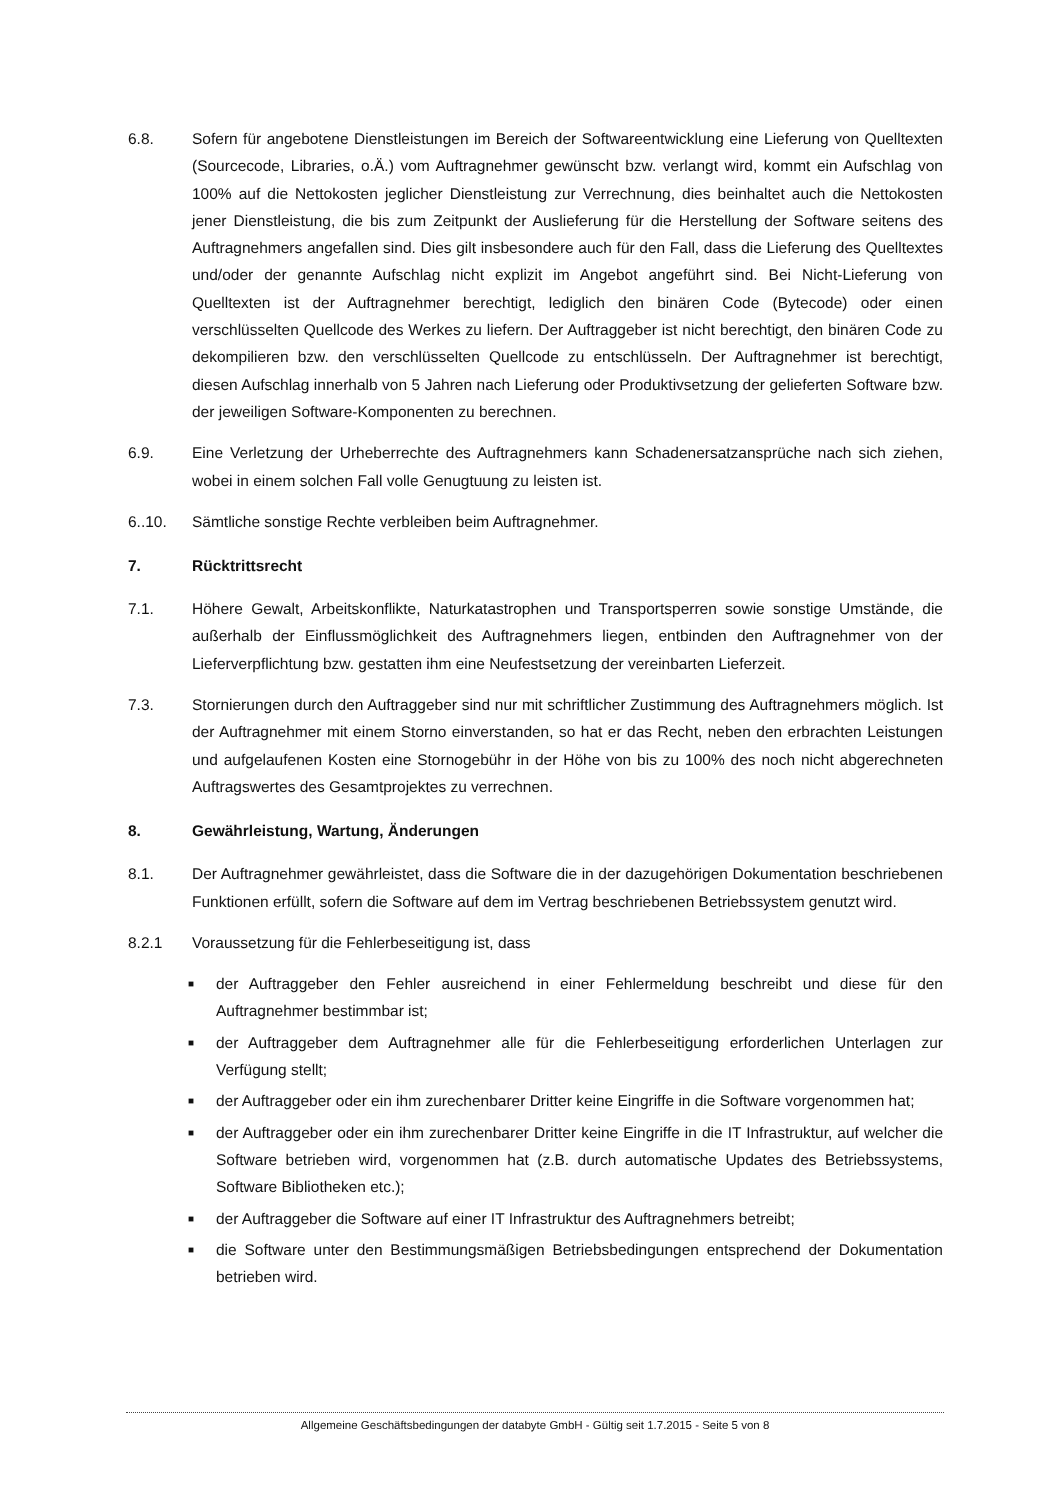6.8. Sofern für angebotene Dienstleistungen im Bereich der Softwareentwicklung eine Lieferung von Quelltexten (Sourcecode, Libraries, o.Ä.) vom Auftragnehmer gewünscht bzw. verlangt wird, kommt ein Aufschlag von 100% auf die Nettokosten jeglicher Dienstleistung zur Verrechnung, dies beinhaltet auch die Nettokosten jener Dienstleistung, die bis zum Zeitpunkt der Auslieferung für die Herstellung der Software seitens des Auftragnehmers angefallen sind. Dies gilt insbesondere auch für den Fall, dass die Lieferung des Quelltextes und/oder der genannte Aufschlag nicht explizit im Angebot angeführt sind. Bei Nicht-Lieferung von Quelltexten ist der Auftragnehmer berechtigt, lediglich den binären Code (Bytecode) oder einen verschlüsselten Quellcode des Werkes zu liefern. Der Auftraggeber ist nicht berechtigt, den binären Code zu dekompilieren bzw. den verschlüsselten Quellcode zu entschlüsseln. Der Auftragnehmer ist berechtigt, diesen Aufschlag innerhalb von 5 Jahren nach Lieferung oder Produktivsetzung der gelieferten Software bzw. der jeweiligen Software-Komponenten zu berechnen.
6.9. Eine Verletzung der Urheberrechte des Auftragnehmers kann Schadenersatzansprüche nach sich ziehen, wobei in einem solchen Fall volle Genugtuung zu leisten ist.
6..10. Sämtliche sonstige Rechte verbleiben beim Auftragnehmer.
7. Rücktrittsrecht
7.1. Höhere Gewalt, Arbeitskonflikte, Naturkatastrophen und Transportsperren sowie sonstige Umstände, die außerhalb der Einflussmöglichkeit des Auftragnehmers liegen, entbinden den Auftragnehmer von der Lieferverpflichtung bzw. gestatten ihm eine Neufestsetzung der vereinbarten Lieferzeit.
7.3. Stornierungen durch den Auftraggeber sind nur mit schriftlicher Zustimmung des Auftragnehmers möglich. Ist der Auftragnehmer mit einem Storno einverstanden, so hat er das Recht, neben den erbrachten Leistungen und aufgelaufenen Kosten eine Stornogebühr in der Höhe von bis zu 100% des noch nicht abgerechneten Auftragswertes des Gesamtprojektes zu verrechnen.
8. Gewährleistung, Wartung, Änderungen
8.1. Der Auftragnehmer gewährleistet, dass die Software die in der dazugehörigen Dokumentation beschriebenen Funktionen erfüllt, sofern die Software auf dem im Vertrag beschriebenen Betriebssystem genutzt wird.
8.2.1 Voraussetzung für die Fehlerbeseitigung ist, dass
■ der Auftraggeber den Fehler ausreichend in einer Fehlermeldung beschreibt und diese für den Auftragnehmer bestimmbar ist;
■ der Auftraggeber dem Auftragnehmer alle für die Fehlerbeseitigung erforderlichen Unterlagen zur Verfügung stellt;
■ der Auftraggeber oder ein ihm zurechenbarer Dritter keine Eingriffe in die Software vorgenommen hat;
■ der Auftraggeber oder ein ihm zurechenbarer Dritter keine Eingriffe in die IT Infrastruktur, auf welcher die Software betrieben wird, vorgenommen hat (z.B. durch automatische Updates des Betriebssystems, Software Bibliotheken etc.);
■ der Auftraggeber die Software auf einer IT Infrastruktur des Auftragnehmers betreibt;
■ die Software unter den Bestimmungsmäßigen Betriebsbedingungen entsprechend der Dokumentation betrieben wird.
Allgemeine Geschäftsbedingungen der databyte GmbH - Gültig seit 1.7.2015 - Seite 5 von 8